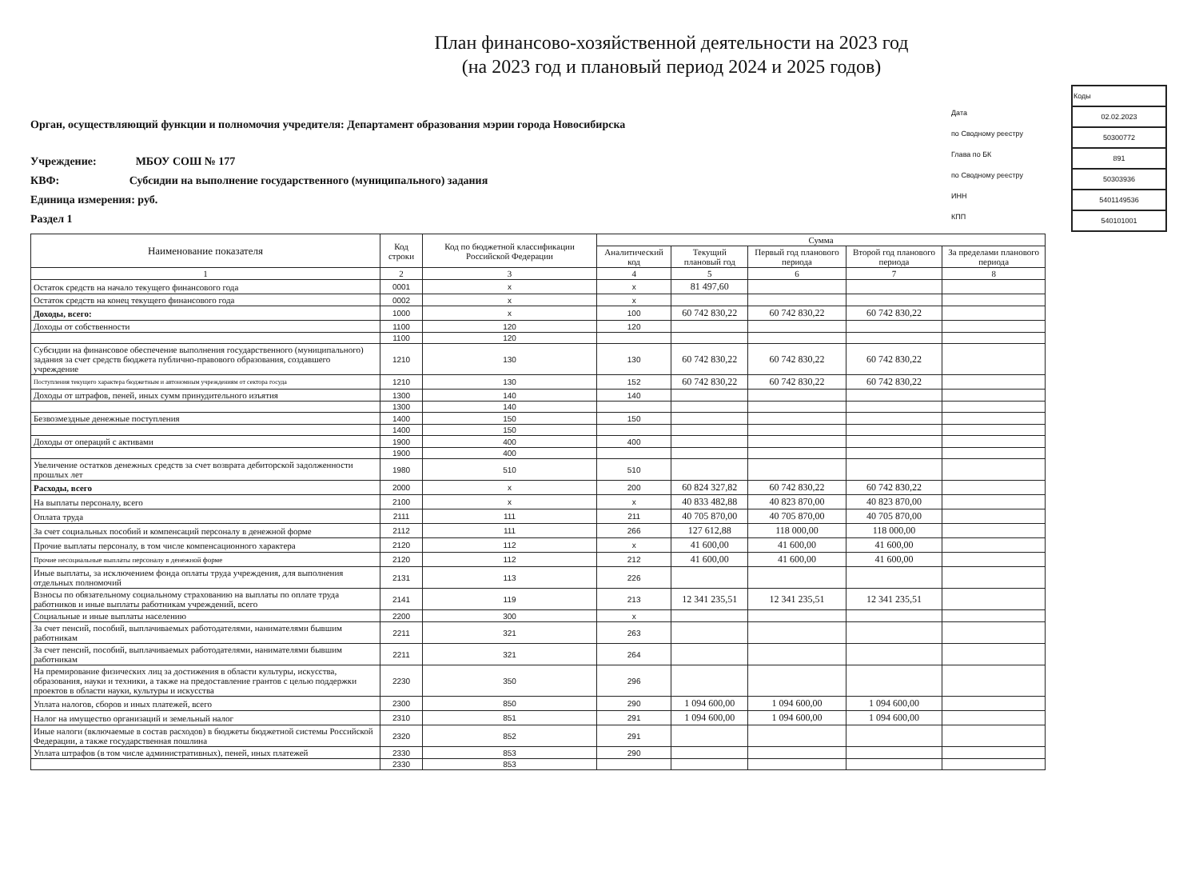План финансово-хозяйственной деятельности на 2023 год
(на 2023 год и плановый период 2024 и 2025 годов)
Орган, осуществляющий функции и полномочия учредителя: Департамент образования мэрии города Новосибирска
Учреждение: МБОУ СОШ № 177
КВФ: Субсидии на выполнение государственного (муниципального) задания
Единица измерения: руб.
Раздел 1
Дата
по Сводному реестру
Глава по БК
по Сводному реестру
ИНН
КПП
| Коды |
| 02.02.2023 |
| 50300772 |
| 891 |
| 50303936 |
| 5401149536 |
| 540101001 |
| Наименование показателя | Код строки | Код по бюджетной классификации Российской Федерации | Сумма | | | | |
| --- | --- | --- | --- | --- | --- | --- | --- |
| | | | Аналитический код | Текущий плановый год | Первый год планового периода | Второй год планового периода | За пределами планового периода |
| 1 | 2 | 3 | 4 | 5 | 6 | 7 | 8 |
| Остаток средств на начало текущего финансового года | 0001 | x | x | 81 497,60 | | | |
| Остаток средств на конец текущего финансового года | 0002 | x | x | | | | |
| Доходы, всего: | 1000 | x | 100 | 60 742 830,22 | 60 742 830,22 | 60 742 830,22 | |
| Доходы от собственности | 1100 | 120 | 120 | | | | |
| | 1100 | 120 | | | | | |
| Субсидии на финансовое обеспечение выполнения государственного (муниципального) задания за счет средств бюджета публично-правового образования, создавшего учреждение | 1210 | 130 | 130 | 60 742 830,22 | 60 742 830,22 | 60 742 830,22 | |
| Поступления текущего характера бюджетным и автономным учреждениям от сектора госуда | 1210 | 130 | 152 | 60 742 830,22 | 60 742 830,22 | 60 742 830,22 | |
| Доходы от штрафов, пеней, иных сумм принудительного изъятия | 1300 | 140 | 140 | | | | |
| | 1300 | 140 | | | | | |
| Безвозмездные денежные поступления | 1400 | 150 | 150 | | | | |
| | 1400 | 150 | | | | | |
| Доходы от операций с активами | 1900 | 400 | 400 | | | | |
| | 1900 | 400 | | | | | |
| Увеличение остатков денежных средств за счет возврата дебиторской задолженности прошлых лет | 1980 | 510 | 510 | | | | |
| Расходы, всего | 2000 | x | 200 | 60 824 327,82 | 60 742 830,22 | 60 742 830,22 | |
| На выплаты персоналу, всего | 2100 | x | x | 40 833 482,88 | 40 823 870,00 | 40 823 870,00 | |
| Оплата труда | 2111 | 111 | 211 | 40 705 870,00 | 40 705 870,00 | 40 705 870,00 | |
| За счет социальных пособий и компенсаций персоналу в денежной форме | 2112 | 111 | 266 | 127 612,88 | 118 000,00 | 118 000,00 | |
| Прочие выплаты персоналу, в том числе компенсационного характера | 2120 | 112 | x | 41 600,00 | 41 600,00 | 41 600,00 | |
| Прочие несоциальные выплаты персоналу в денежной форме | 2120 | 112 | 212 | 41 600,00 | 41 600,00 | 41 600,00 | |
| Иные выплаты, за исключением фонда оплаты труда учреждения, для выполнения отдельных полномочий | 2131 | 113 | 226 | | | | |
| Взносы по обязательному социальному страхованию на выплаты по оплате труда работников и иные выплаты работникам учреждений, всего | 2141 | 119 | 213 | 12 341 235,51 | 12 341 235,51 | 12 341 235,51 | |
| Социальные и иные выплаты населению | 2200 | 300 | x | | | | |
| За счет пенсий, пособий, выплачиваемых работодателями, нанимателями бывшим работникам | 2211 | 321 | 263 | | | | |
| За счет пенсий, пособий, выплачиваемых работодателями, нанимателями бывшим работникам | 2211 | 321 | 264 | | | | |
| На премирование физических лиц за достижения в области культуры, искусства, образования, науки и техники, а также на предоставление грантов с целью поддержки проектов в области науки, культуры и искусства | 2230 | 350 | 296 | | | | |
| Уплата налогов, сборов и иных платежей, всего | 2300 | 850 | 290 | 1 094 600,00 | 1 094 600,00 | 1 094 600,00 | |
| Налог на имущество организаций и земельный налог | 2310 | 851 | 291 | 1 094 600,00 | 1 094 600,00 | 1 094 600,00 | |
| Иные налоги (включаемые в состав расходов) в бюджеты бюджетной системы Российской Федерации, а также государственная пошлина | 2320 | 852 | 291 | | | | |
| Уплата штрафов (в том числе административных), пеней, иных платежей | 2330 | 853 | 290 | | | | |
| | 2330 | 853 | | | | | |